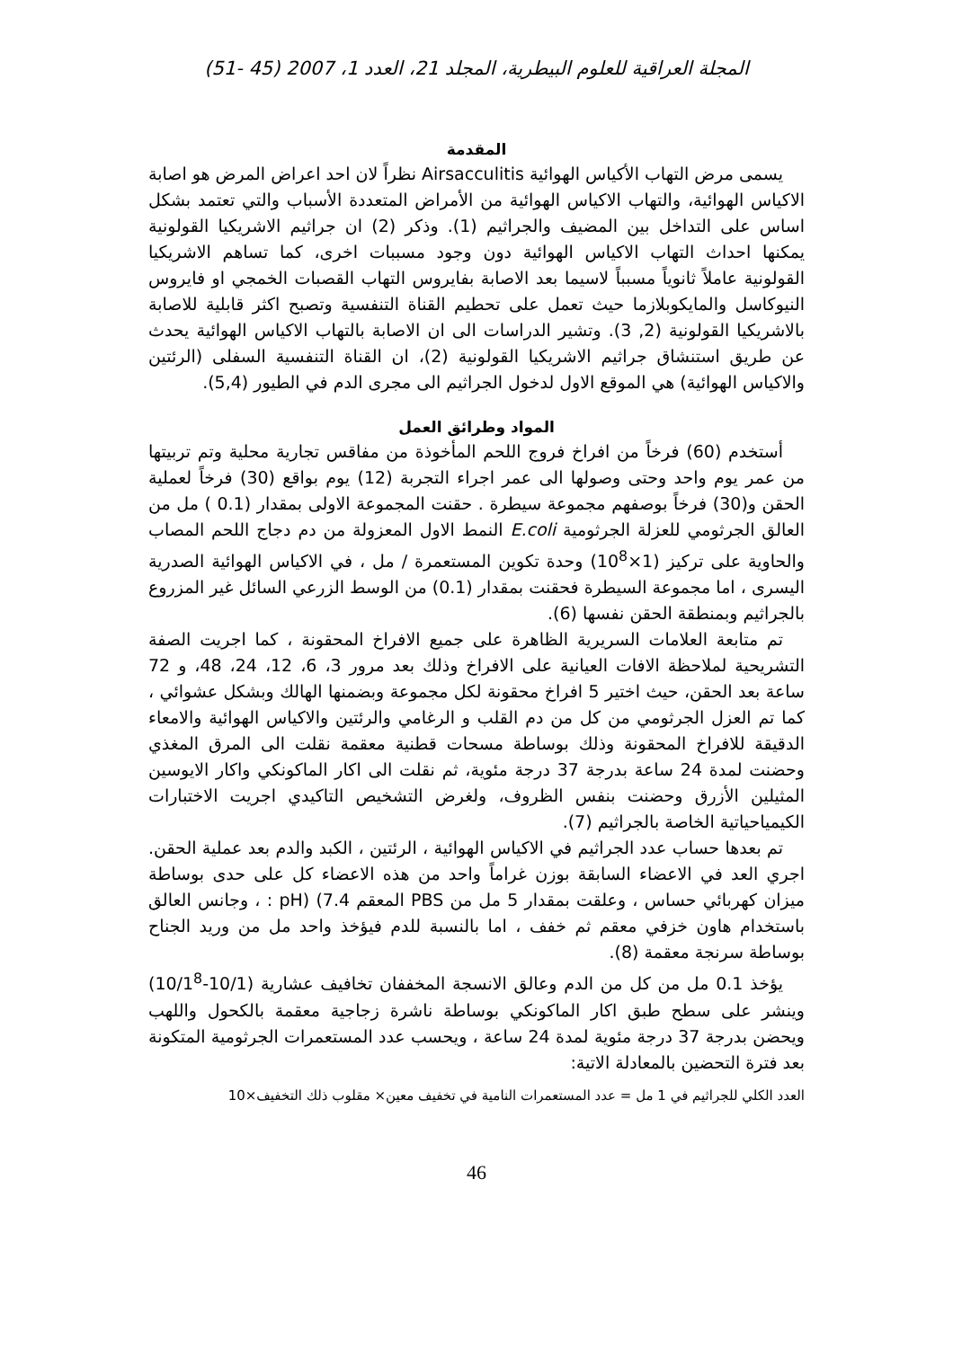المجلة العراقية للعلوم البيطرية، المجلد 21، العدد 1، 2007 (45 -51)
المقدمة
يسمى مرض التهاب الأكياس الهوائية Airsacculitis نظراً لان احد اعراض المرض هو اصابة الاكياس الهوائية، والتهاب الاكياس الهوائية من الأمراض المتعددة الأسباب والتي تعتمد بشكل اساس على التداخل بين المضيف والجراثيم (1). وذكر (2) ان جراثيم الاشريكيا القولونية يمكنها احداث التهاب الاكياس الهوائية دون وجود مسببات اخرى، كما تساهم الاشريكيا القولونية عاملاً ثانوياً مسبباً لاسيما بعد الاصابة بفايروس التهاب القصبات الخمجي او فايروس النيوكاسل والمايكوبلازما حيث تعمل على تحطيم القناة التنفسية وتصبح اكثر قابلية للاصابة بالاشريكيا القولونية (2, 3). وتشير الدراسات الى ان الاصابة بالتهاب الاكياس الهوائية يحدث عن طريق استنشاق جراثيم الاشريكيا القولونية (2)، ان القناة التنفسية السفلى (الرئتين والاكياس الهوائية) هي الموقع الاول لدخول الجراثيم الى مجرى الدم في الطيور (5,4).
المواد وطرائق العمل
أستخدم (60) فرخاً من افراخ فروج اللحم المأخوذة من مفاقس تجارية محلية وتم تربيتها من عمر يوم واحد وحتى وصولها الى عمر اجراء التجربة (12) يوم بواقع (30) فرخاً لعملية الحقن و(30) فرخاً بوصفهم مجموعة سيطرة . حقنت المجموعة الاولى بمقدار (0.1 ) مل من العالق الجرثومي للعزلة الجرثومية E.coli النمط الاول المعزولة من دم دجاج اللحم المصاب والحاوية على تركيز (1×10<sup>8</sup>) وحدة تكوين المستعمرة / مل ، في الاكياس الهوائية الصدرية اليسرى ، اما مجموعة السيطرة فحقنت بمقدار (0.1) من الوسط الزرعي السائل غير المزروع بالجراثيم وبمنطقة الحقن نفسها (6).
تم متابعة العلامات السريرية الظاهرة على جميع الافراخ المحقونة ، كما اجريت الصفة التشريحية لملاحظة الافات العيانية على الافراخ وذلك بعد مرور 3، 6، 12، 24، 48، و 72 ساعة بعد الحقن، حيث اختير 5 افراخ محقونة لكل مجموعة وبضمنها الهالك وبشكل عشوائي ، كما تم العزل الجرثومي من كل من دم القلب و الرغامي والرئتين والاكياس الهوائية والامعاء الدقيقة للافراخ المحقونة وذلك بوساطة مسحات قطنية معقمة نقلت الى المرق المغذي وحضنت لمدة 24 ساعة بدرجة 37 درجة مئوية، ثم نقلت الى اكار الماكونكي واكار الايوسين المثيلين الأزرق وحضنت بنفس الظروف، ولغرض التشخيص التاكيدي اجريت الاختبارات الكيمياحياتية الخاصة بالجراثيم (7).
تم بعدها حساب عدد الجراثيم في الاكياس الهوائية ، الرئتين ، الكبد والدم بعد عملية الحقن. اجري العد في الاعضاء السابقة بوزن غراماً واحد من هذه الاعضاء كل على حدى بوساطة ميزان كهربائي حساس ، وعلقت بمقدار 5 مل من PBS المعقم pH) (7.4 : ، وجانس العالق باستخدام هاون خزفي معقم ثم خفف ، اما بالنسبة للدم فيؤخذ واحد مل من وريد الجناح بوساطة سرنجة معقمة (8).
يؤخذ 0.1 مل من كل من الدم وعالق الانسجة المخففان تخافيف عشارية (10/1-10/1<sup>8</sup>) وينشر على سطح طبق اكار الماكونكي بوساطة ناشرة زجاجية معقمة بالكحول واللهب ويحضن بدرجة 37 درجة مئوية لمدة 24 ساعة ، ويحسب عدد المستعمرات الجرثومية المتكونة بعد فترة التحضين بالمعادلة الاتية:
العدد الكلي للجراثيم في 1 مل = عدد المستعمرات النامية في تخفيف معين× مقلوب ذلك التخفيف×10
46